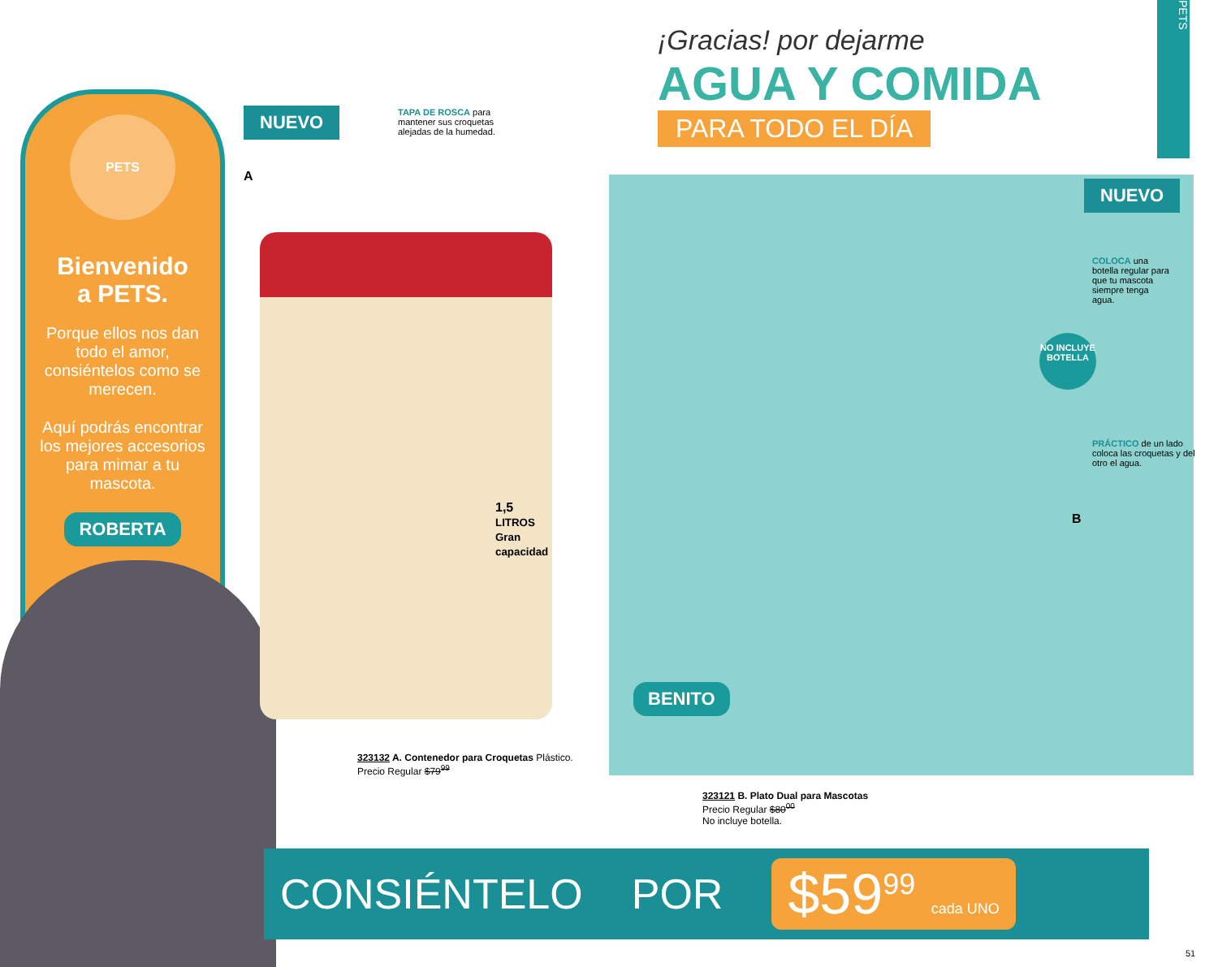PETS
PETS
Bienvenido
a PETS.
Porque ellos nos dan todo el amor, consiéntelos como se merecen.
Aquí podrás encontrar los mejores accesorios para mimar a tu mascota.
ROBERTA
NUEVO
TAPA DE ROSCA para mantener sus croquetas alejadas de la humedad.
A
1,5
LITROS
Gran capacidad
323132 A. Contenedor para Croquetas Plástico.
Precio Regular $79<sup>99</sup>
¡Gracias! por dejarme
AGUA Y COMIDA
PARA TODO EL DÍA
NUEVO
COLOCA una botella regular para que tu mascota siempre tenga agua.
NO INCLUYE BOTELLA
PRÁCTICO de un lado coloca las croquetas y del otro el agua.
B
BENITO
323121 B. Plato Dual para Mascotas
Precio Regular $80<sup>00</sup>
No incluye botella.
CONSIÉNTELO POR $59<sup>99</sup> cada UNO
51